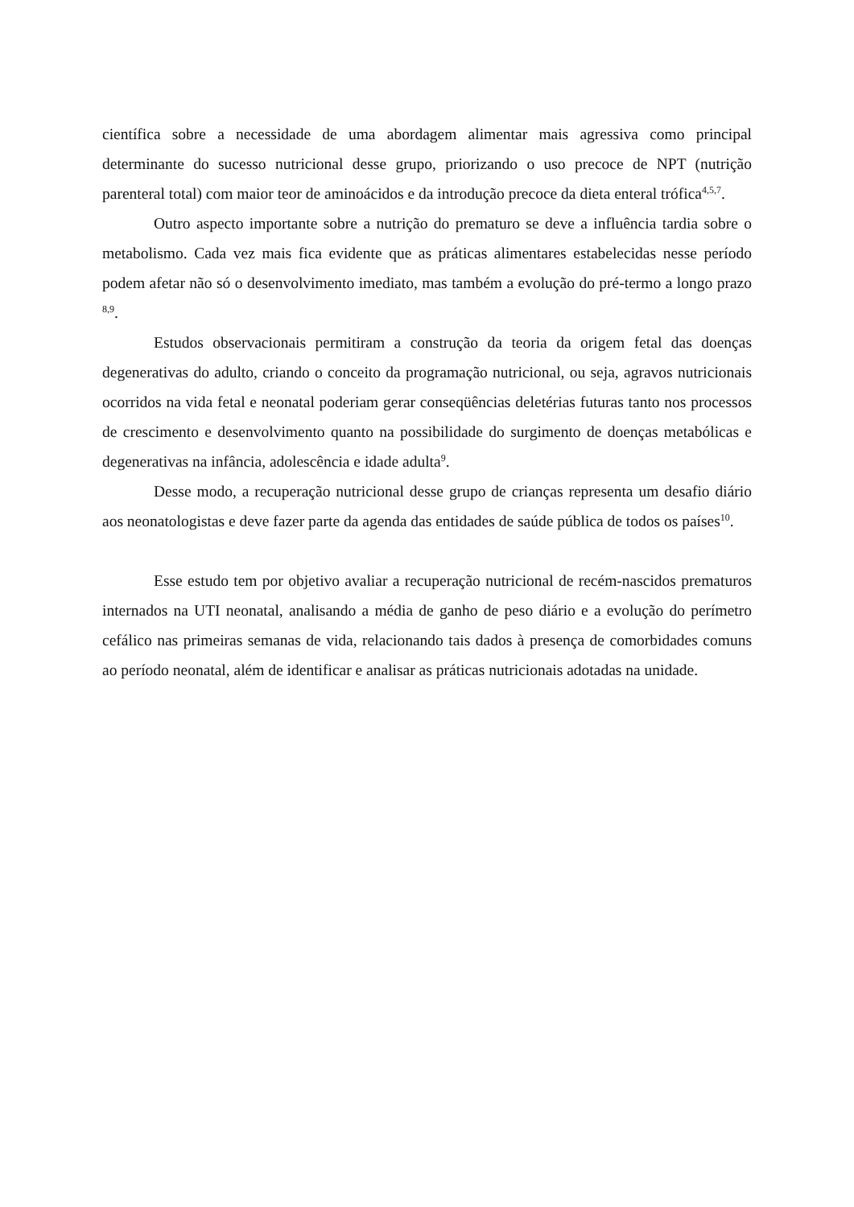científica sobre a necessidade de uma abordagem alimentar mais agressiva como principal determinante do sucesso nutricional desse grupo, priorizando o uso precoce de NPT (nutrição parenteral total) com maior teor de aminoácidos e da introdução precoce da dieta enteral trófica<sup>4,5,7</sup>.
Outro aspecto importante sobre a nutrição do prematuro se deve a influência tardia sobre o metabolismo. Cada vez mais fica evidente que as práticas alimentares estabelecidas nesse período podem afetar não só o desenvolvimento imediato, mas também a evolução do pré-termo a longo prazo <sup>8,9</sup>.
Estudos observacionais permitiram a construção da teoria da origem fetal das doenças degenerativas do adulto, criando o conceito da programação nutricional, ou seja, agravos nutricionais ocorridos na vida fetal e neonatal poderiam gerar conseqüências deletérias futuras tanto nos processos de crescimento e desenvolvimento quanto na possibilidade do surgimento de doenças metabólicas e degenerativas na infância, adolescência e idade adulta<sup>9</sup>.
Desse modo, a recuperação nutricional desse grupo de crianças representa um desafio diário aos neonatologistas e deve fazer parte da agenda das entidades de saúde pública de todos os países<sup>10</sup>.
Esse estudo tem por objetivo avaliar a recuperação nutricional de recém-nascidos prematuros internados na UTI neonatal, analisando a média de ganho de peso diário e a evolução do perímetro cefálico nas primeiras semanas de vida, relacionando tais dados à presença de comorbidades comuns ao período neonatal, além de identificar e analisar as práticas nutricionais adotadas na unidade.